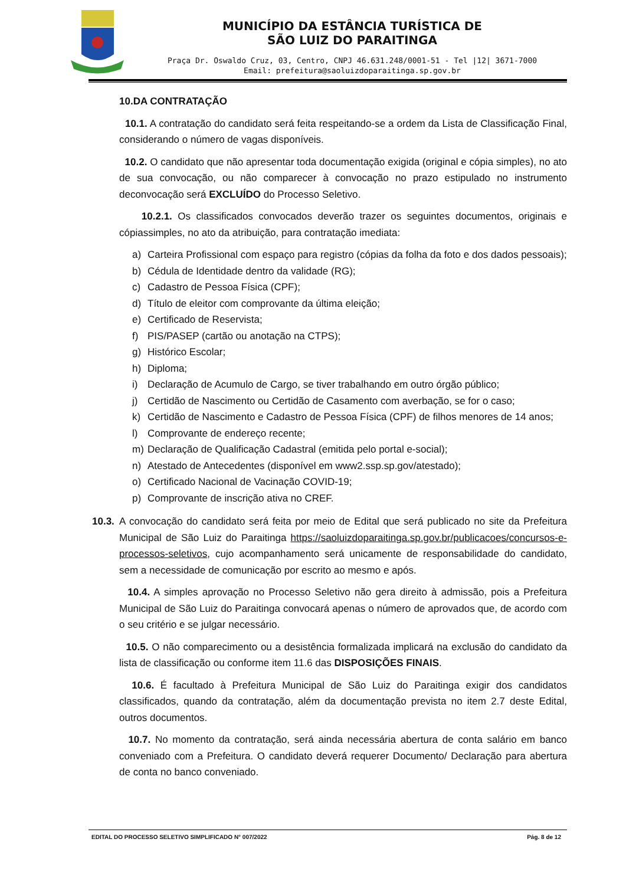MUNICÍPIO DA ESTÂNCIA TURÍSTICA DE
SÃO LUIZ DO PARAITINGA
Praça Dr. Oswaldo Cruz, 03, Centro, CNPJ 46.631.248/0001-51 - Tel |12| 3671-7000
Email: prefeitura@saoluizdoparaitinga.sp.gov.br
10.DA CONTRATAÇÃO
10.1. A contratação do candidato será feita respeitando-se a ordem da Lista de Classificação Final, considerando o número de vagas disponíveis.
10.2. O candidato que não apresentar toda documentação exigida (original e cópia simples), no ato de sua convocação, ou não comparecer à convocação no prazo estipulado no instrumento deconvocação será EXCLUÍDO do Processo Seletivo.
10.2.1. Os classificados convocados deverão trazer os seguintes documentos, originais e cópiassimples, no ato da atribuição, para contratação imediata:
a) Carteira Profissional com espaço para registro (cópias da folha da foto e dos dados pessoais);
b) Cédula de Identidade dentro da validade (RG);
c) Cadastro de Pessoa Física (CPF);
d) Título de eleitor com comprovante da última eleição;
e) Certificado de Reservista;
f) PIS/PASEP (cartão ou anotação na CTPS);
g) Histórico Escolar;
h) Diploma;
i) Declaração de Acumulo de Cargo, se tiver trabalhando em outro órgão público;
j) Certidão de Nascimento ou Certidão de Casamento com averbação, se for o caso;
k) Certidão de Nascimento e Cadastro de Pessoa Física (CPF) de filhos menores de 14 anos;
l) Comprovante de endereço recente;
m) Declaração de Qualificação Cadastral (emitida pelo portal e-social);
n) Atestado de Antecedentes (disponível em www2.ssp.sp.gov/atestado);
o) Certificado Nacional de Vacinação COVID-19;
p) Comprovante de inscrição ativa no CREF.
10.3.
A convocação do candidato será feita por meio de Edital que será publicado no site da Prefeitura Municipal de São Luiz do Paraitinga https://saoluizdoparaitinga.sp.gov.br/publicacoes/concursos-e-processos-seletivos, cujo acompanhamento será unicamente de responsabilidade do candidato, sem a necessidade de comunicação por escrito ao mesmo e após.
10.4. A simples aprovação no Processo Seletivo não gera direito à admissão, pois a Prefeitura Municipal de São Luiz do Paraitinga convocará apenas o número de aprovados que, de acordo com o seu critério e se julgar necessário.
10.5. O não comparecimento ou a desistência formalizada implicará na exclusão do candidato da lista de classificação ou conforme item 11.6 das DISPOSIÇÕES FINAIS.
10.6. É facultado à Prefeitura Municipal de São Luiz do Paraitinga exigir dos candidatos classificados, quando da contratação, além da documentação prevista no item 2.7 deste Edital, outros documentos.
10.7. No momento da contratação, será ainda necessária abertura de conta salário em banco conveniado com a Prefeitura. O candidato deverá requerer Documento/ Declaração para abertura de conta no banco conveniado.
EDITAL DO PROCESSO SELETIVO SIMPLIFICADO N° 007/2022 Pág. 8 de 12